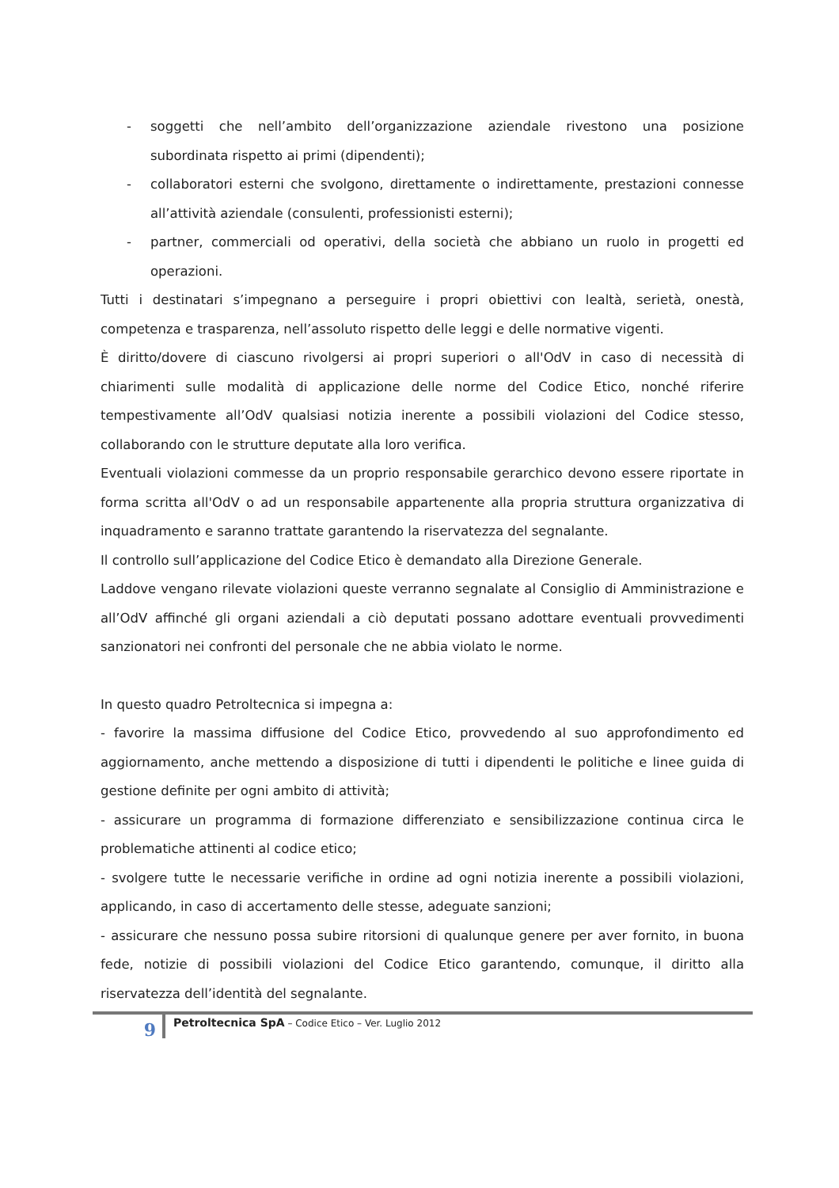- soggetti che nell’ambito dell’organizzazione aziendale rivestono una posizione subordinata rispetto ai primi (dipendenti);
- collaboratori esterni che svolgono, direttamente o indirettamente, prestazioni connesse all’attività aziendale (consulenti, professionisti esterni);
- partner, commerciali od operativi, della società che abbiano un ruolo in progetti ed operazioni.
Tutti i destinatari s’impegnano a perseguire i propri obiettivi con lealtà, serietà, onestà, competenza e trasparenza, nell’assoluto rispetto delle leggi e delle normative vigenti.
È diritto/dovere di ciascuno rivolgersi ai propri superiori o all'OdV in caso di necessità di chiarimenti sulle modalità di applicazione delle norme del Codice Etico, nonché riferire tempestivamente all’OdV qualsiasi notizia inerente a possibili violazioni del Codice stesso, collaborando con le strutture deputate alla loro verifica.
Eventuali violazioni commesse da un proprio responsabile gerarchico devono essere riportate in forma scritta all'OdV o ad un responsabile appartenente alla propria struttura organizzativa di inquadramento e saranno trattate garantendo la riservatezza del segnalante.
Il controllo sull’applicazione del Codice Etico è demandato alla Direzione Generale.
Laddove vengano rilevate violazioni queste verranno segnalate al Consiglio di Amministrazione e all’OdV affinché gli organi aziendali a ciò deputati possano adottare eventuali provvedimenti sanzionatori nei confronti del personale che ne abbia violato le norme.
In questo quadro Petroltecnica si impegna a:
- favorire la massima diffusione del Codice Etico, provvedendo al suo approfondimento ed aggiornamento, anche mettendo a disposizione di tutti i dipendenti le politiche e linee guida di gestione definite per ogni ambito di attività;
- assicurare un programma di formazione differenziato e sensibilizzazione continua circa le problematiche attinenti al codice etico;
- svolgere tutte le necessarie verifiche in ordine ad ogni notizia inerente a possibili violazioni, applicando, in caso di accertamento delle stesse, adeguate sanzioni;
- assicurare che nessuno possa subire ritorsioni di qualunque genere per aver fornito, in buona fede, notizie di possibili violazioni del Codice Etico garantendo, comunque, il diritto alla riservatezza dell’identità del segnalante.
9 Petroltecnica SpA – Codice Etico – Ver. Luglio 2012